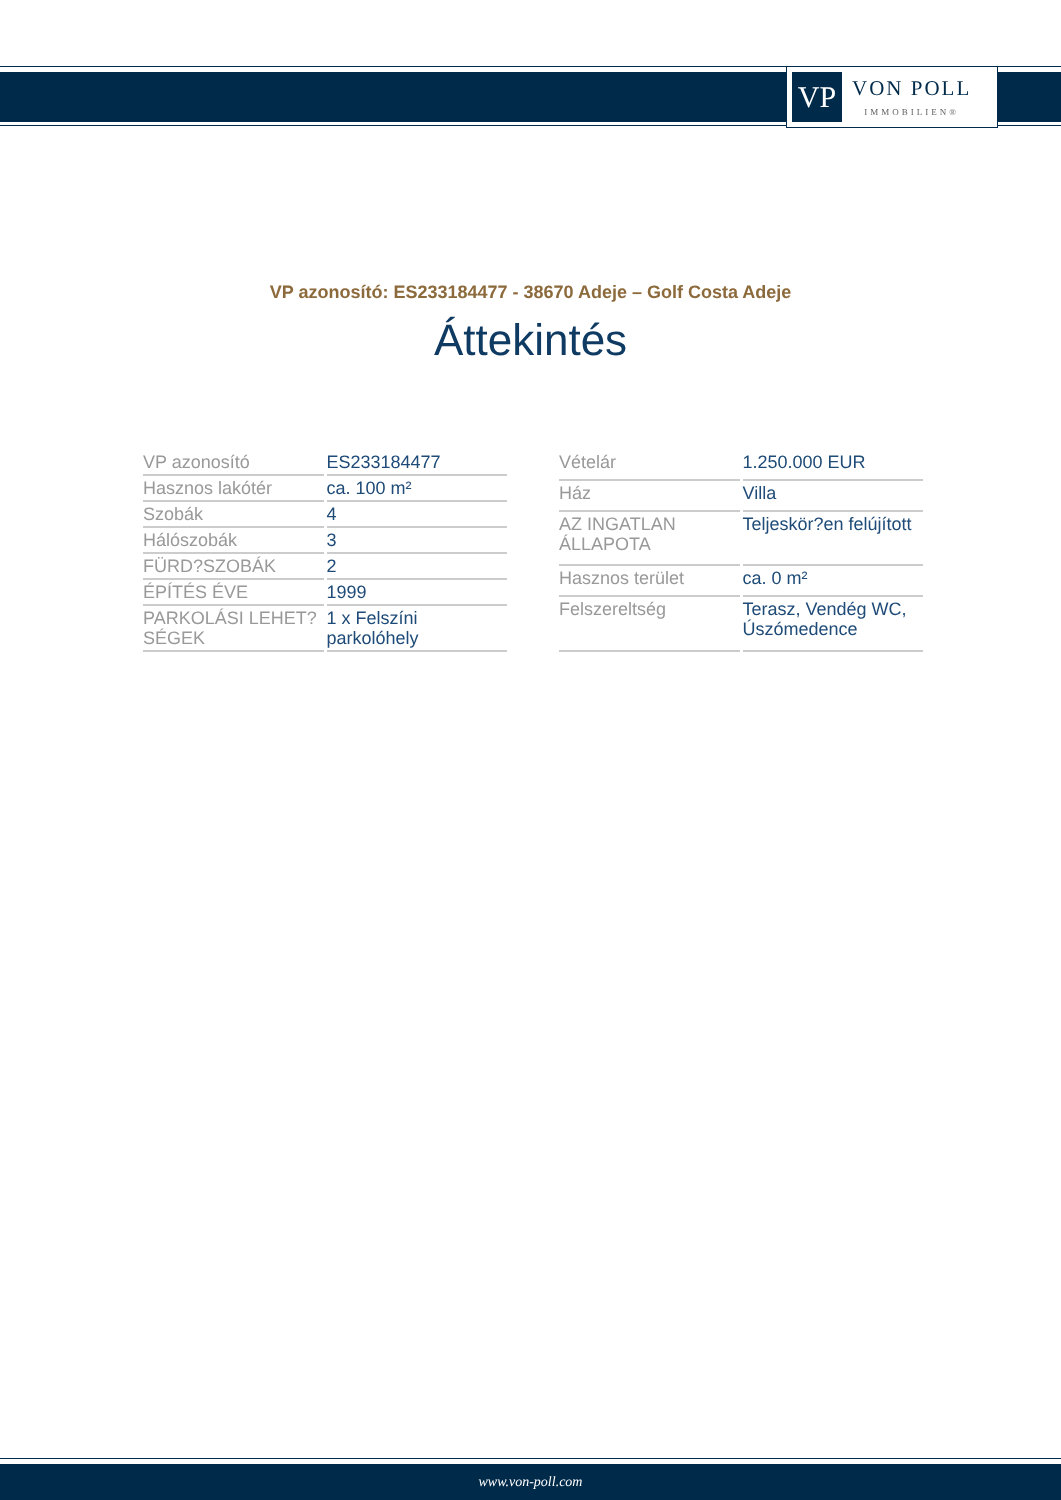VP
VON POLL
IMMOBILIEN®
VP azonosító: ES233184477 - 38670 Adeje – Golf Costa Adeje
Áttekintés
| VP azonosító | ES233184477 |
| Hasznos lakótér | ca. 100 m² |
| Szobák | 4 |
| Hálószobák | 3 |
| FÜRD?SZOBÁK | 2 |
| ÉPÍTÉS ÉVE | 1999 |
| PARKOLÁSI LEHET?SÉGEK | 1 x Felszíni parkolóhely |
| Vételár | 1.250.000 EUR |
| Ház | Villa |
| AZ INGATLAN ÁLLAPOTA | Teljeskör?en felújított |
| Hasznos terület | ca. 0 m² |
| Felszereltség | Terasz, Vendég WC, Úszómedence |
www.von-poll.com